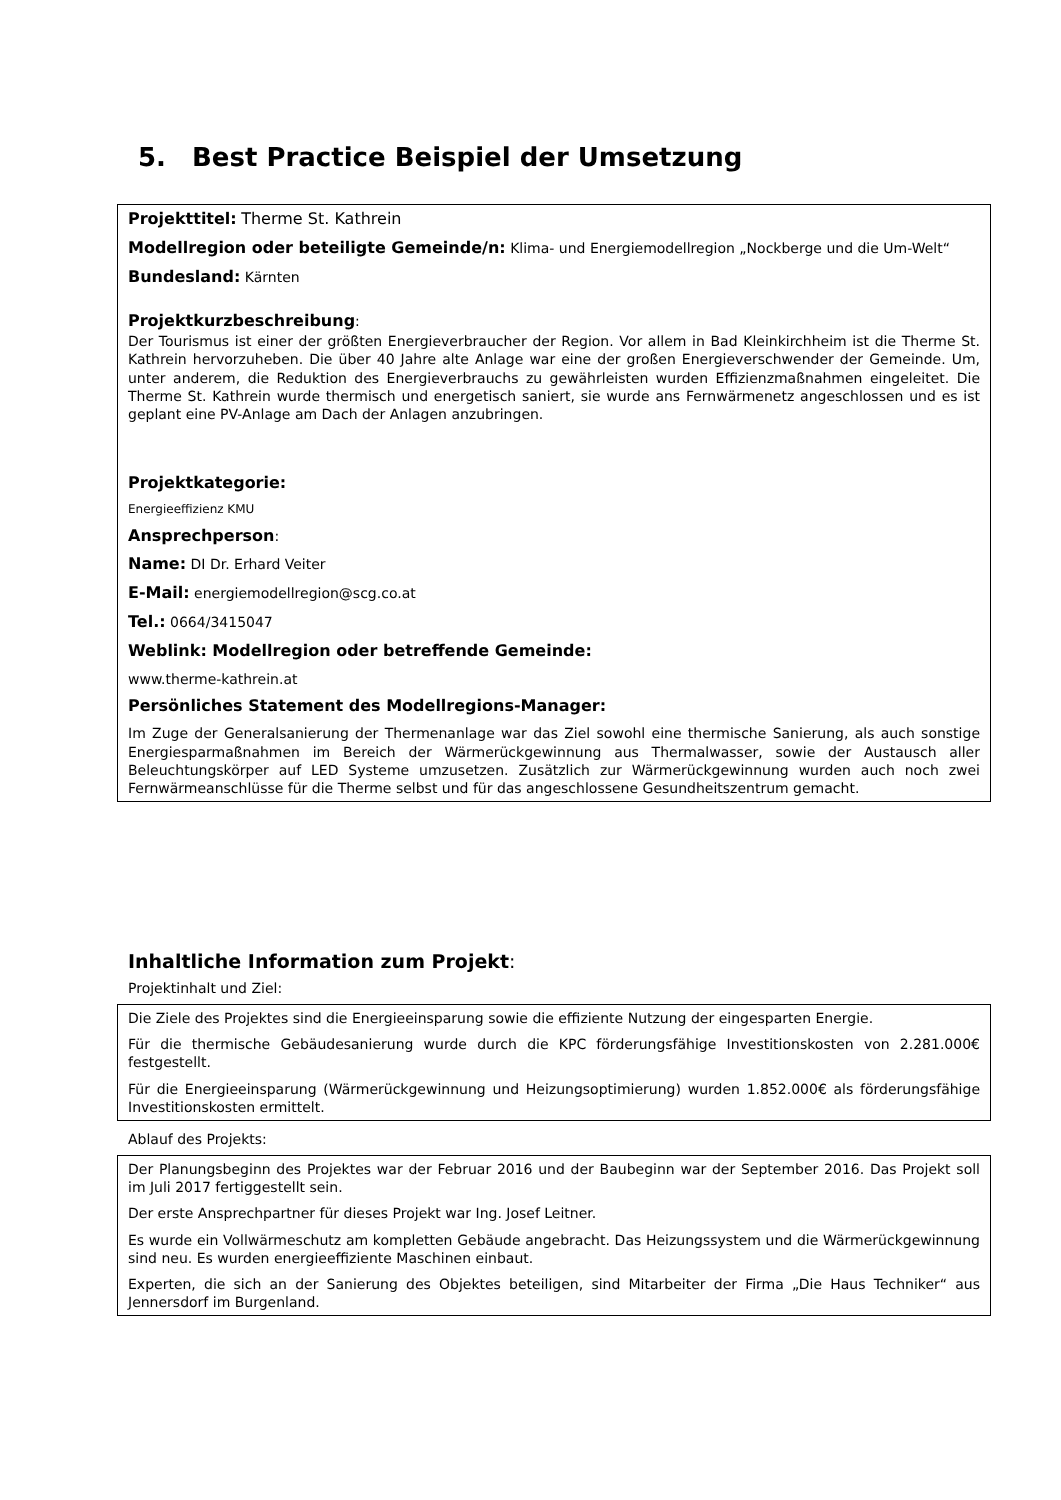5. Best Practice Beispiel der Umsetzung
Projekttitel: Therme St. Kathrein
Modellregion oder beteiligte Gemeinde/n: Klima- und Energiemodellregion „Nockberge und die Um-Welt“
Bundesland: Kärnten
Projektkurzbeschreibung:
Der Tourismus ist einer der größten Energieverbraucher der Region. Vor allem in Bad Kleinkirchheim ist die Therme St. Kathrein hervorzuheben. Die über 40 Jahre alte Anlage war eine der großen Energieverschwender der Gemeinde. Um, unter anderem, die Reduktion des Energieverbrauchs zu gewährleisten wurden Effizienzmaßnahmen eingeleitet. Die Therme St. Kathrein wurde thermisch und energetisch saniert, sie wurde ans Fernwärmenetz angeschlossen und es ist geplant eine PV-Anlage am Dach der Anlagen anzubringen.
Projektkategorie:
Energieeffizienz KMU
Ansprechperson:
Name: DI Dr. Erhard Veiter
E-Mail: energiemodellregion@scg.co.at
Tel.: 0664/3415047
Weblink: Modellregion oder betreffende Gemeinde:
www.therme-kathrein.at
Persönliches Statement des Modellregions-Manager:
Im Zuge der Generalsanierung der Thermenanlage war das Ziel sowohl eine thermische Sanierung, als auch sonstige Energiesparmaßnahmen im Bereich der Wärmerückgewinnung aus Thermalwasser, sowie der Austausch aller Beleuchtungskörper auf LED Systeme umzusetzen. Zusätzlich zur Wärmerückgewinnung wurden auch noch zwei Fernwärmeanschlüsse für die Therme selbst und für das angeschlossene Gesundheitszentrum gemacht.
Inhaltliche Information zum Projekt:
Projektinhalt und Ziel:
Die Ziele des Projektes sind die Energieeinsparung sowie die effiziente Nutzung der eingesparten Energie.
Für die thermische Gebäudesanierung wurde durch die KPC förderungsfähige Investitionskosten von 2.281.000€ festgestellt.
Für die Energieeinsparung (Wärmerückgewinnung und Heizungsoptimierung) wurden 1.852.000€ als förderungsfähige Investitionskosten ermittelt.
Ablauf des Projekts:
Der Planungsbeginn des Projektes war der Februar 2016 und der Baubeginn war der September 2016. Das Projekt soll im Juli 2017 fertiggestellt sein.
Der erste Ansprechpartner für dieses Projekt war Ing. Josef Leitner.
Es wurde ein Vollwärmeschutz am kompletten Gebäude angebracht. Das Heizungssystem und die Wärmerückgewinnung sind neu. Es wurden energieeffiziente Maschinen einbaut.
Experten, die sich an der Sanierung des Objektes beteiligen, sind Mitarbeiter der Firma „Die Haus Techniker“ aus Jennersdorf im Burgenland.